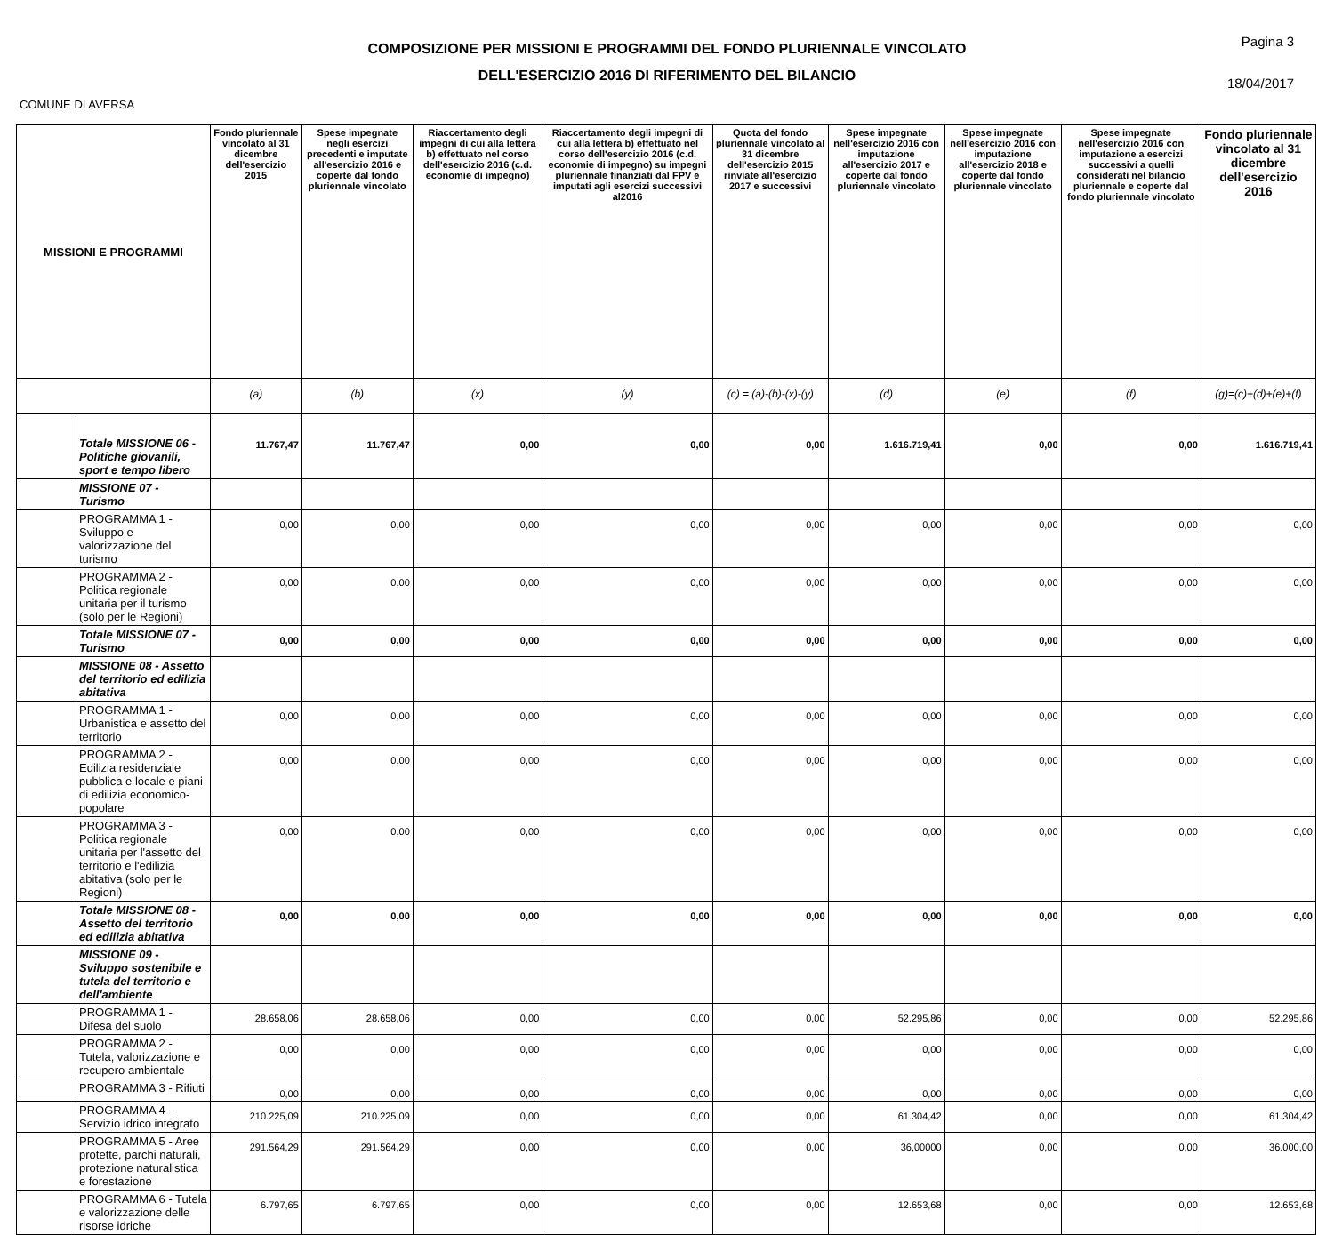COMPOSIZIONE PER MISSIONI E PROGRAMMI DEL FONDO PLURIENNALE VINCOLATO
DELL'ESERCIZIO 2016 DI RIFERIMENTO DEL BILANCIO
Pagina 3
18/04/2017
COMUNE DI AVERSA
| MISSIONI E PROGRAMMI | | Fondo pluriennale vincolato al 31 dicembre dell'esercizio 2015 | Spese impegnate negli esercizi precedenti e imputate all'esercizio 2016 e coperte dal fondo pluriennale vincolato | Riaccertamento degli impegni di cui alla lettera b) effettuato nel corso dell'esercizio 2016 (c.d. economie di impegno) | Riaccertamento degli impegni di cui alla lettera b) effettuato nel corso dell'esercizio 2016 (c.d. economie di impegno) su impegni pluriennale finanziati dal FPV e imputati agli esercizi successivi al2016 | Quota del fondo pluriennale vincolato al 31 dicembre dell'esercizio 2015 rinviate all'esercizio 2017 e successivi | Spese impegnate nell'esercizio 2016 con imputazione all'esercizio 2017 e coperte dal fondo pluriennale vincolato | Spese impegnate nell'esercizio 2016 con imputazione all'esercizio 2018 e coperte dal fondo pluriennale vincolato | Spese impegnate nell'esercizio 2016 con imputazione a esercizi successivi a quelli considerati nel bilancio pluriennale e coperte dal fondo pluriennale vincolato | Fondo pluriennale vincolato al 31 dicembre dell'esercizio 2016 |
| --- | --- | --- | --- | --- | --- | --- | --- | --- | --- | --- |
| | | (a) | (b) | (x) | (y) | (c) = (a)-(b)-(x)-(y) | (d) | (e) | (f) | (g)=(c)+(d)+(e)+(f) |
| | Totale MISSIONE 06 - Politiche giovanili, sport e tempo libero | 11.767,47 | 11.767,47 | 0,00 | 0,00 | 0,00 | 1.616.719,41 | 0,00 | 0,00 | 1.616.719,41 |
| | MISSIONE 07 - Turismo | | | | | | | | | |
| | PROGRAMMA 1 - Sviluppo e valorizzazione del turismo | 0,00 | 0,00 | 0,00 | 0,00 | 0,00 | 0,00 | 0,00 | 0,00 | 0,00 |
| | PROGRAMMA 2 - Politica regionale unitaria per il turismo (solo per le Regioni) | 0,00 | 0,00 | 0,00 | 0,00 | 0,00 | 0,00 | 0,00 | 0,00 | 0,00 |
| | Totale MISSIONE 07 - Turismo | 0,00 | 0,00 | 0,00 | 0,00 | 0,00 | 0,00 | 0,00 | 0,00 | 0,00 |
| | MISSIONE 08 - Assetto del territorio ed edilizia abitativa | | | | | | | | | |
| | PROGRAMMA 1 - Urbanistica e assetto del territorio | 0,00 | 0,00 | 0,00 | 0,00 | 0,00 | 0,00 | 0,00 | 0,00 | 0,00 |
| | PROGRAMMA 2 - Edilizia residenziale pubblica e locale e piani di edilizia economico-popolare | 0,00 | 0,00 | 0,00 | 0,00 | 0,00 | 0,00 | 0,00 | 0,00 | 0,00 |
| | PROGRAMMA 3 - Politica regionale unitaria per l'assetto del territorio e l'edilizia abitativa (solo per le Regioni) | 0,00 | 0,00 | 0,00 | 0,00 | 0,00 | 0,00 | 0,00 | 0,00 | 0,00 |
| | Totale MISSIONE 08 - Assetto del territorio ed edilizia abitativa | 0,00 | 0,00 | 0,00 | 0,00 | 0,00 | 0,00 | 0,00 | 0,00 | 0,00 |
| | MISSIONE 09 - Sviluppo sostenibile e tutela del territorio e dell'ambiente | | | | | | | | | |
| | PROGRAMMA 1 - Difesa del suolo | 28.658,06 | 28.658,06 | 0,00 | 0,00 | 0,00 | 52.295,86 | 0,00 | 0,00 | 52.295,86 |
| | PROGRAMMA 2 - Tutela, valorizzazione e recupero ambientale | 0,00 | 0,00 | 0,00 | 0,00 | 0,00 | 0,00 | 0,00 | 0,00 | 0,00 |
| | PROGRAMMA 3 - Rifiuti | 0,00 | 0,00 | 0,00 | 0,00 | 0,00 | 0,00 | 0,00 | 0,00 | 0,00 |
| | PROGRAMMA 4 - Servizio idrico integrato | 210.225,09 | 210.225,09 | 0,00 | 0,00 | 0,00 | 61.304,42 | 0,00 | 0,00 | 61.304,42 |
| | PROGRAMMA 5 - Aree protette, parchi naturali, protezione naturalistica e forestazione | 291.564,29 | 291.564,29 | 0,00 | 0,00 | 0,00 | 36,00000 | 0,00 | 0,00 | 36.000,00 |
| | PROGRAMMA 6 - Tutela e valorizzazione delle risorse idriche | 6.797,65 | 6.797,65 | 0,00 | 0,00 | 0,00 | 12.653,68 | 0,00 | 0,00 | 12.653,68 |